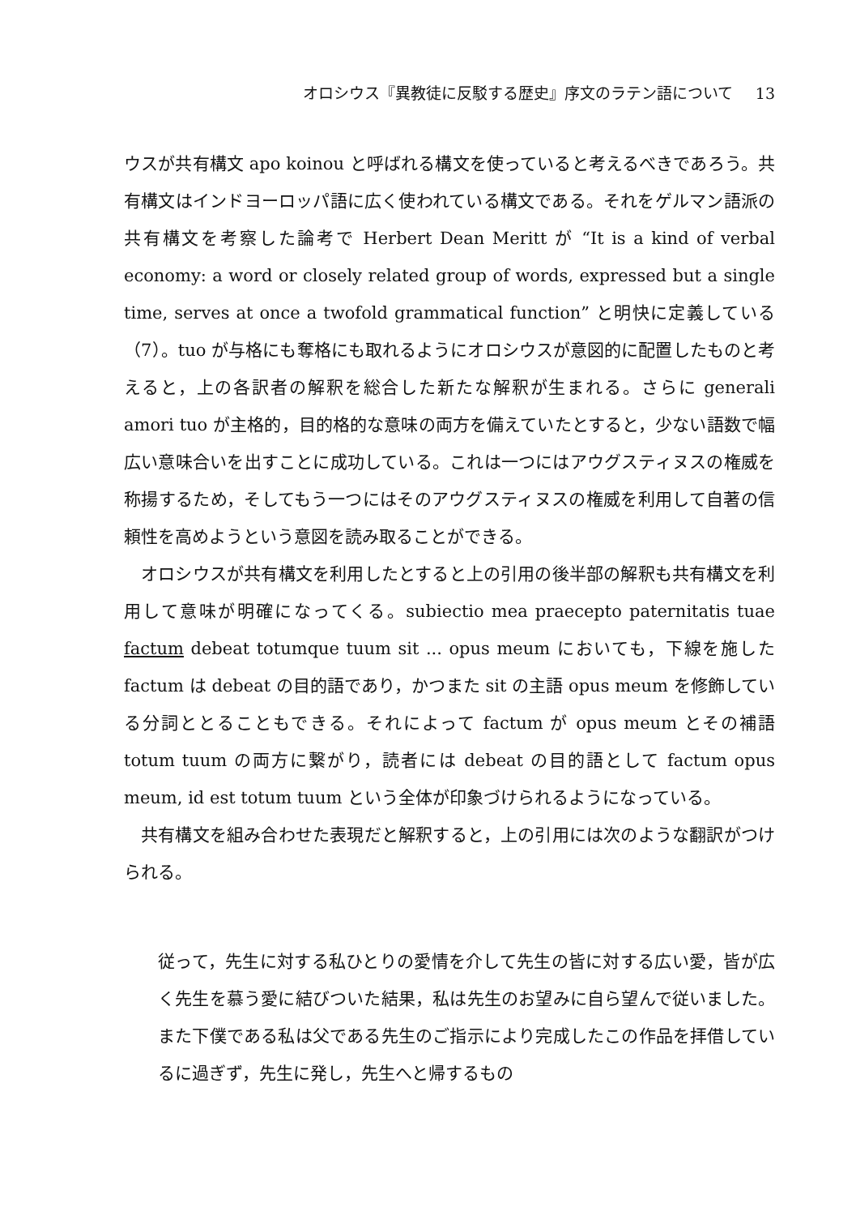オロシウス『異教徒に反駁する歴史』序文のラテン語について 13
ウスが共有構文 apo koinou と呼ばれる構文を使っていると考えるべきであろう。共有構文はインドヨーロッパ語に広く使われている構文である。それをゲルマン語派の共有構文を考察した論考で Herbert Dean Meritt が “It is a kind of verbal economy: a word or closely related group of words, expressed but a single time, serves at once a twofold grammatical function” と明快に定義している（7）。tuo が与格にも奪格にも取れるようにオロシウスが意図的に配置したものと考えると，上の各訳者の解釈を総合した新たな解釈が生まれる。さらに generali amori tuo が主格的，目的格的な意味の両方を備えていたとすると，少ない語数で幅広い意味合いを出すことに成功している。これは一つにはアウグスティヌスの権威を称揚するため，そしてもう一つにはそのアウグスティヌスの権威を利用して自著の信頼性を高めようという意図を読み取ることができる。
オロシウスが共有構文を利用したとすると上の引用の後半部の解釈も共有構文を利用して意味が明確になってくる。subiectio mea praecepto paternitatis tuae factum debeat totumque tuum sit ... opus meum においても，下線を施した factum は debeat の目的語であり，かつまた sit の主語 opus meum を修飾している分詞ととることもできる。それによって factum が opus meum とその補語 totum tuum の両方に繋がり，読者には debeat の目的語として factum opus meum, id est totum tuum という全体が印象づけられるようになっている。
共有構文を組み合わせた表現だと解釈すると，上の引用には次のような翻訳がつけられる。
従って，先生に対する私ひとりの愛情を介して先生の皆に対する広い愛，皆が広く先生を慕う愛に結びついた結果，私は先生のお望みに自ら望んで従いました。また下僕である私は父である先生のご指示により完成したこの作品を拝借しているに過ぎず，先生に発し，先生へと帰するもの